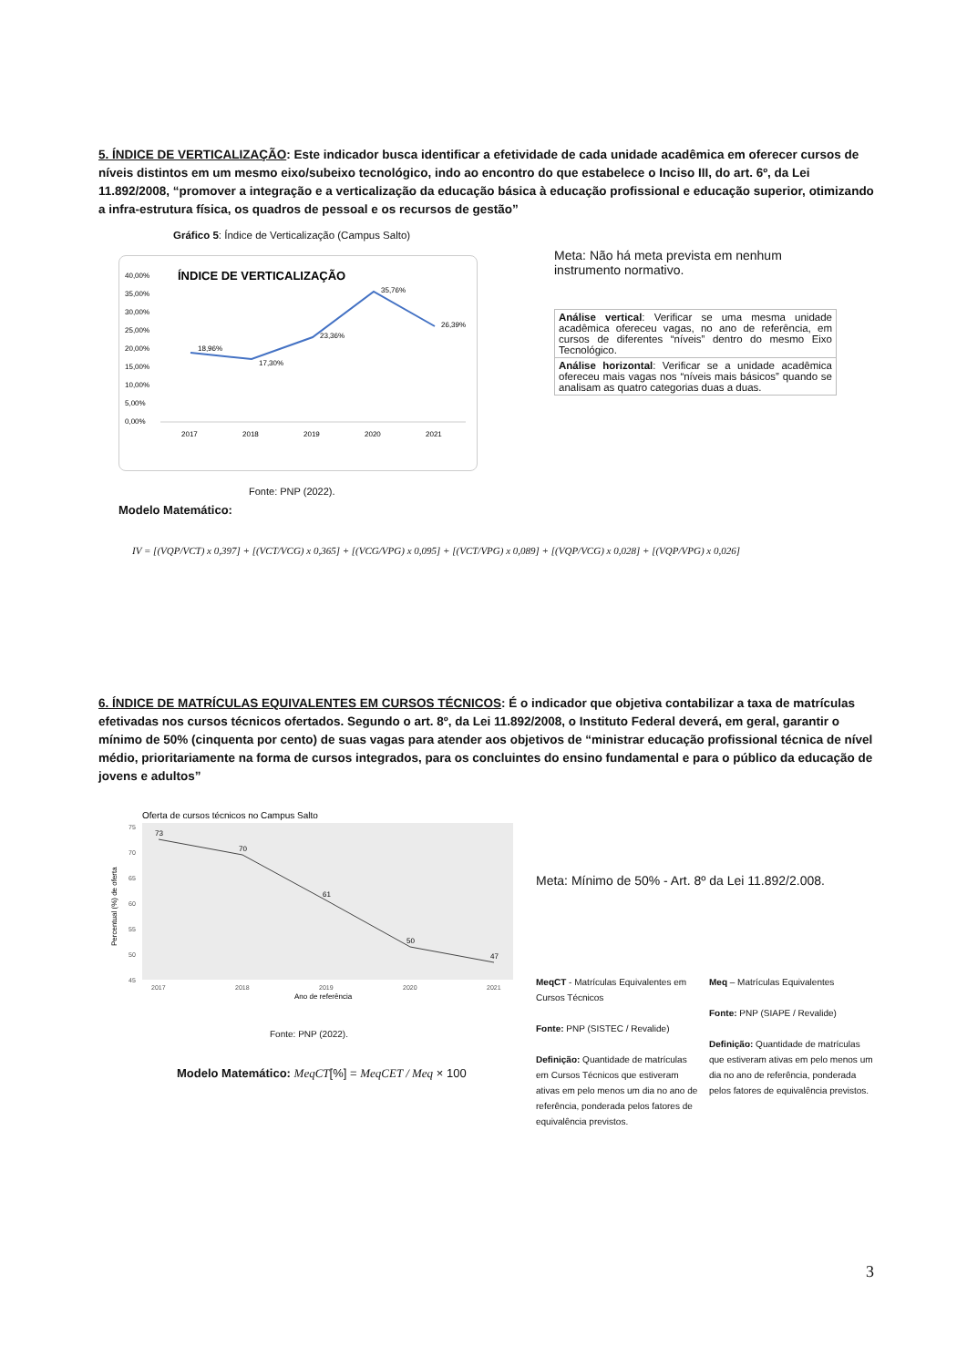5. ÍNDICE DE VERTICALIZAÇÃO: Este indicador busca identificar a efetividade de cada unidade acadêmica em oferecer cursos de níveis distintos em um mesmo eixo/subeixo tecnológico, indo ao encontro do que estabelece o Inciso III, do art. 6º, da Lei 11.892/2008, “promover a integração e a verticalização da educação básica à educação profissional e educação superior, otimizando a infra-estrutura física, os quadros de pessoal e os recursos de gestão”
Gráfico 5: Índice de Verticalização (Campus Salto)
ÍNDICE DE VERTICALIZAÇÃO
40,00%
35,00%
30,00%
25,00%
20,00%
15,00%
10,00%
5,00%
0,00%
2017
2018
2019
2020
2021
18,96%
17,30%
23,36%
35,76%
26,39%
Fonte: PNP (2022).
Meta: Não há meta prevista em nenhum instrumento normativo.
| Análise vertical : Verificar se uma mesma unidade acadêmica ofereceu vagas, no ano de referência, em cursos de diferentes “níveis” dentro do mesmo Eixo Tecnológico. |
| Análise horizontal : Verificar se a unidade acadêmica ofereceu mais vagas nos “níveis mais básicos” quando se analisam as quatro categorias duas a duas. |
Modelo Matemático:
IV = [(VQP/VCT) x 0,397] + [(VCT/VCG) x 0,365] + [(VCG/VPG) x 0,095] + [(VCT/VPG) x 0,089] + [(VQP/VCG) x 0,028] + [(VQP/VPG) x 0,026]
6. ÍNDICE DE MATRÍCULAS EQUIVALENTES EM CURSOS TÉCNICOS: É o indicador que objetiva contabilizar a taxa de matrículas efetivadas nos cursos técnicos ofertados. Segundo o art. 8º, da Lei 11.892/2008, o Instituto Federal deverá, em geral, garantir o mínimo de 50% (cinquenta por cento) de suas vagas para atender aos objetivos de “ministrar educação profissional técnica de nível médio, prioritariamente na forma de cursos integrados, para os concluintes do ensino fundamental e para o público da educação de jovens e adultos”
Oferta de cursos técnicos no Campus Salto
75
70
65
60
55
50
45
2017
2018
2019
2020
2021
Ano de referência
Percentual (%) de oferta
73
70
61
50
47
Fonte: PNP (2022).
Modelo Matemático: MeqCT[%] = MeqCET / Meq × 100
Meta: Mínimo de 50% - Art. 8º da Lei 11.892/2.008.
MeqCT - Matrículas Equivalentes em Cursos Técnicos
Fonte: PNP (SISTEC / Revalide)
Definição: Quantidade de matrículas em Cursos Técnicos que estiveram ativas em pelo menos um dia no ano de referência, ponderada pelos fatores de equivalência previstos.
Meq – Matrículas Equivalentes
Fonte: PNP (SIAPE / Revalide)
Definição: Quantidade de matrículas que estiveram ativas em pelo menos um dia no ano de referência, ponderada pelos fatores de equivalência previstos.
3